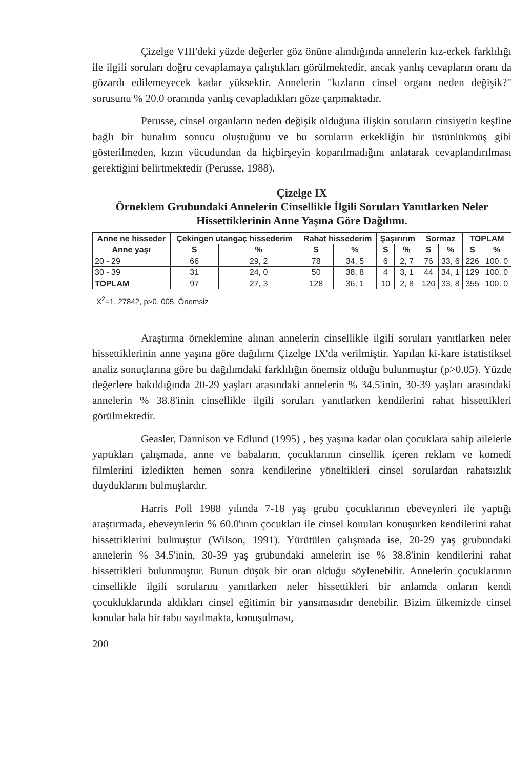Çizelge VIII'deki yüzde değerler göz önüne alındığında annelerin kız-erkek farklılığı ile ilgili soruları doğru cevaplamaya çalıştıkları görülmektedir, ancak yanlış cevapların oranı da gözardı edilemeyecek kadar yüksektir. Annelerin "kızların cinsel organı neden değişik?" sorusunu % 20.0 oranında yanlış cevapladıkları göze çarpmaktadır.
Perusse, cinsel organların neden değişik olduğuna ilişkin soruların cinsiyetin keşfine bağlı bir bunalım sonucu oluştuğunu ve bu soruların erkekliğin bir üstünlükmüş gibi gösterilmeden, kızın vücudundan da hiçbirşeyin koparılmadığını anlatarak cevaplandırılması gerektiğini belirtmektedir (Perusse, 1988).
Çizelge IX
Örneklem Grubundaki Annelerin Cinsellikle İlgili Soruları Yanıtlarken Neler Hissettiklerinin Anne Yaşına Göre Dağılımı.
| Anne ne hisseder | Çekingen utangaç hissederim | | Rahat hissederim | | Şaşırırım | | Sormaz | | TOPLAM | |
| --- | --- | --- | --- | --- | --- | --- | --- | --- | --- | --- |
| Anne yaşı | S | % | S | % | S | % | S | % | S | % |
| 20 - 29 | 66 | 29, 2 | 78 | 34, 5 | 6 | 2, 7 | 76 | 33, 6 | 226 | 100. 0 |
| 30 - 39 | 31 | 24, 0 | 50 | 38, 8 | 4 | 3, 1 | 44 | 34, 1 | 129 | 100. 0 |
| TOPLAM | 97 | 27, 3 | 128 | 36, 1 | 10 | 2, 8 | 120 | 33, 8 | 355 | 100. 0 |
X<sup>2</sup>=1. 27842, p>0. 005, Önemsiz
Araştırma örneklemine alınan annelerin cinsellikle ilgili soruları yanıtlarken neler hissettiklerinin anne yaşına göre dağılımı Çizelge IX'da verilmiştir. Yapılan ki-kare istatistiksel analiz sonuçlarına göre bu dağılımdaki farklılığın önemsiz olduğu bulunmuştur (p>0.05). Yüzde değerlere bakıldığında 20-29 yaşları arasındaki annelerin % 34.5'inin, 30-39 yaşları arasındaki annelerin % 38.8'inin cinsellikle ilgili soruları yanıtlarken kendilerini rahat hissettikleri görülmektedir.
Geasler, Dannison ve Edlund (1995) , beş yaşına kadar olan çocuklara sahip ailelerle yaptıkları çalışmada, anne ve babaların, çocuklarının cinsellik içeren reklam ve komedi filmlerini izledikten hemen sonra kendilerine yöneltikleri cinsel sorulardan rahatsızlık duyduklarını bulmuşlardır.
Harris Poll 1988 yılında 7-18 yaş grubu çocuklarının ebeveynleri ile yaptığı araştırmada, ebeveynlerin % 60.0'ının çocukları ile cinsel konuları konuşurken kendilerini rahat hissettiklerini bulmuştur (Wilson, 1991). Yürütülen çalışmada ise, 20-29 yaş grubundaki annelerin % 34.5'inin, 30-39 yaş grubundaki annelerin ise % 38.8'inin kendilerini rahat hissettikleri bulunmuştur. Bunun düşük bir oran olduğu söylenebilir. Annelerin çocuklarının cinsellikle ilgili sorularını yanıtlarken neler hissettikleri bir anlamda onların kendi çocukluklarında aldıkları cinsel eğitimin bir yansımasıdır denebilir. Bizim ülkemizde cinsel konular hala bir tabu sayılmakta, konuşulması,
200